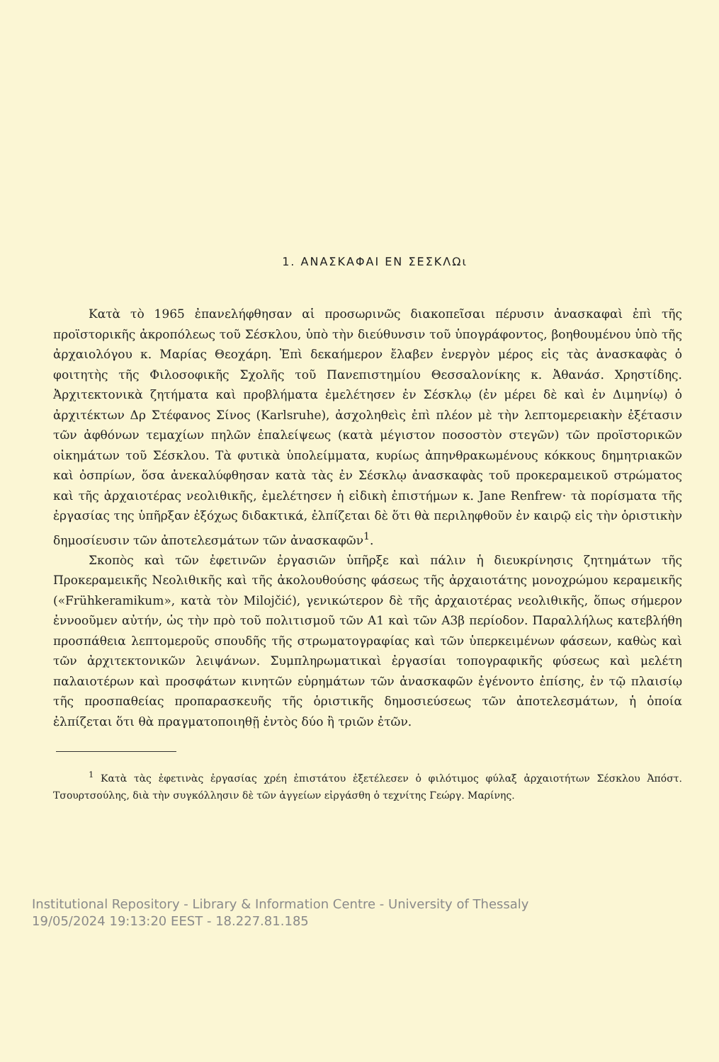1. ΑΝΑΣΚΑΦΑΙ ΕΝ ΣΕΣΚΛΩι
Κατὰ τὸ 1965 ἐπανελήφθησαν αἱ προσωρινῶς διακοπεῖσαι πέρυσιν ἀνασκαφαὶ ἐπὶ τῆς προϊστορικῆς ἀκροπόλεως τοῦ Σέσκλου, ὑπὸ τὴν διεύθυνσιν τοῦ ὑπογράφοντος, βοηθουμένου ὑπὸ τῆς ἀρχαιολόγου κ. Μαρίας Θεοχάρη. Ἐπὶ δεκαήμερον ἔλαβεν ἐνεργὸν μέρος εἰς τὰς ἀνασκαφὰς ὁ φοιτητὴς τῆς Φιλοσοφικῆς Σχολῆς τοῦ Πανεπιστημίου Θεσσαλονίκης κ. Ἀθανάσ. Χρηστίδης. Ἀρχιτεκτονικὰ ζητήματα καὶ προβλήματα ἐμελέτησεν ἐν Σέσκλῳ (ἐν μέρει δὲ καὶ ἐν Διμηνίῳ) ὁ ἀρχιτέκτων Δρ Στέφανος Σίνος (Karlsruhe), ἀσχοληθεὶς ἐπὶ πλέον μὲ τὴν λεπτομερειακὴν ἐξέτασιν τῶν ἀφθόνων τεμαχίων πηλῶν ἐπαλείψεως (κατὰ μέγιστον ποσοστὸν στεγῶν) τῶν προϊστορικῶν οἰκημάτων τοῦ Σέσκλου. Τὰ φυτικὰ ὑπολείμματα, κυρίως ἀπηνθρακωμένους κόκκους δημητριακῶν καὶ ὀσπρίων, ὅσα ἀνεκαλύφθησαν κατὰ τὰς ἐν Σέσκλῳ ἀνασκαφὰς τοῦ προκεραμεικοῦ στρώματος καὶ τῆς ἀρχαιοτέρας νεολιθικῆς, ἐμελέτησεν ἡ εἰδικὴ ἐπιστήμων κ. Jane Renfrew· τὰ πορίσματα τῆς ἐργασίας της ὑπῆρξαν ἐξόχως διδακτικά, ἐλπίζεται δὲ ὅτι θὰ περιληφθοῦν ἐν καιρῷ εἰς τὴν ὁριστικὴν δημοσίευσιν τῶν ἀποτελεσμάτων τῶν ἀνασκαφῶν<sup>1</sup>.
Σκοπὸς καὶ τῶν ἐφετινῶν ἐργασιῶν ὑπῆρξε καὶ πάλιν ἡ διευκρίνησις ζητημάτων τῆς Προκεραμεικῆς Νεολιθικῆς καὶ τῆς ἀκολουθούσης φάσεως τῆς ἀρχαιοτάτης μονοχρώμου κεραμεικῆς («Frühkeramikum», κατὰ τὸν Milojčić), γενικώτερον δὲ τῆς ἀρχαιοτέρας νεολιθικῆς, ὅπως σήμερον ἐννοοῦμεν αὐτήν, ὡς τὴν πρὸ τοῦ πολιτισμοῦ τῶν A1 καὶ τῶν A3β περίοδον. Παραλλήλως κατεβλήθη προσπάθεια λεπτομεροῦς σπουδῆς τῆς στρωματογραφίας καὶ τῶν ὑπερκειμένων φάσεων, καθὼς καὶ τῶν ἀρχιτεκτονικῶν λειψάνων. Συμπληρωματικαὶ ἐργασίαι τοπογραφικῆς φύσεως καὶ μελέτη παλαιοτέρων καὶ προσφάτων κινητῶν εὑρημάτων τῶν ἀνασκαφῶν ἐγένοντο ἐπίσης, ἐν τῷ πλαισίῳ τῆς προσπαθείας προπαρασκευῆς τῆς ὁριστικῆς δημοσιεύσεως τῶν ἀποτελεσμάτων, ἡ ὁποία ἐλπίζεται ὅτι θὰ πραγματοποιηθῇ ἐντὸς δύο ἢ τριῶν ἐτῶν.
<sup>1</sup> Κατὰ τὰς ἐφετινὰς ἐργασίας χρέη ἐπιστάτου ἐξετέλεσεν ὁ φιλότιμος φύλαξ ἀρχαιοτήτων Σέσκλου Ἀπόστ. Τσουρτσούλης, διὰ τὴν συγκόλλησιν δὲ τῶν ἀγγείων εἰργάσθη ὁ τεχνίτης Γεώργ. Μαρίνης.
Institutional Repository - Library & Information Centre - University of Thessaly
19/05/2024 19:13:20 EEST - 18.227.81.185